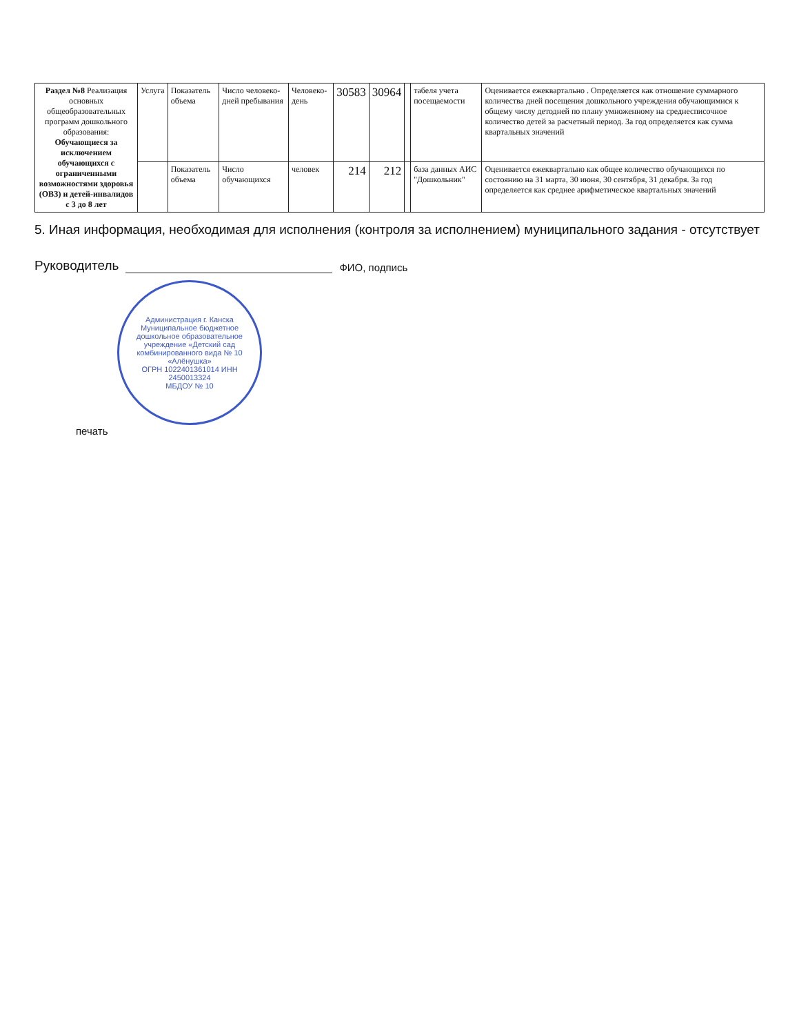| Раздел №8 Реализация основных общеобразовательных программ дошкольного образования: Обучающиеся за исключением обучающихся с ограниченными возможностями здоровья (ОВЗ) и детей-инвалидов с 3 до 8 лет | Услуга | Показатель объема | Число человеко-дней пребывания | Человеко-день | 30583 | 30964 | | табеля учета посещаемости | Оценивается ежеквартально . Определяется как отношение суммарного количества дней посещения дошкольного учреждения обучающимися к общему числу детодней по плану умноженному на среднесписочное количество детей за расчетный период. За год определяется как сумма квартальных значений |
| | | Показатель объема | Число обучающихся | человек | 214 | 212 | | база данных АИС "Дошкольник" | Оценивается ежеквартально как общее количество обучающихся по состоянию на 31 марта, 30 июня, 30 сентября, 31 декабря. За год определяется как среднее арифметическое квартальных значений |
5. Иная информация, необходимая для исполнения (контроля за исполнением) муниципального задания - отсутствует
Руководитель ФИО, подпись
Администрация г. Канска
Муниципальное бюджетное дошкольное образовательное учреждение «Детский сад комбинированного вида № 10 «Алёнушка»
ОГРН 1022401361014 ИНН 2450013324
МБДОУ № 10
печать